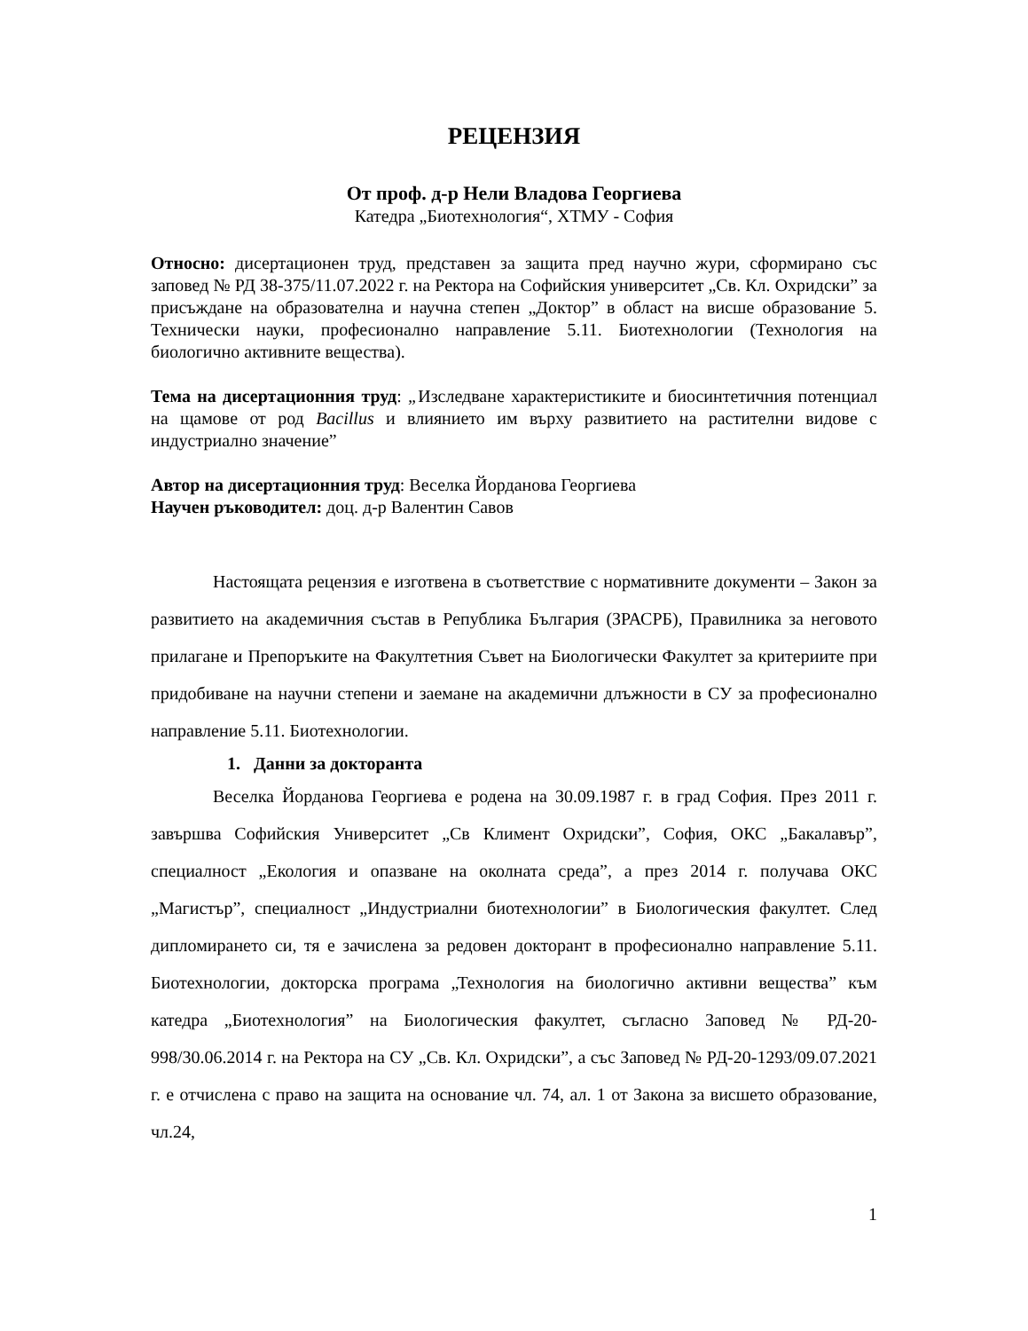РЕЦЕНЗИЯ
От проф. д-р Нели Владова Георгиева
Катедра „Биотехнология“, ХТМУ - София
Относно: дисертационен труд, представен за защита пред научно жури, сформирано със заповед № РД 38-375/11.07.2022 г. на Ректора на Софийския университет „Св. Кл. Охридски” за присъждане на образователна и научна степен „Доктор” в област на висше образование 5. Технически науки, професионално направление 5.11. Биотехнологии (Технология на биологично активните вещества).
Тема на дисертационния труд: „Изследване характеристиките и биосинтетичния потенциал на щамове от род Bacillus и влиянието им върху развитието на растителни видове с индустриално значение”
Автор на дисертационния труд: Веселка Йорданова Георгиева
Научен ръководител: доц. д-р Валентин Савов
Настоящата рецензия е изготвена в съответствие с нормативните документи – Закон за развитието на академичния състав в Република България (ЗРАСРБ), Правилника за неговото прилагане и Препоръките на Факултетния Съвет на Биологически Факултет за критериите при придобиване на научни степени и заемане на академични длъжности в СУ за професионално направление 5.11. Биотехнологии.
1. Данни за докторанта
Веселка Йорданова Георгиева е родена на 30.09.1987 г. в град София. През 2011 г. завършва Софийския Университет „Св Климент Охридски”, София, ОКС „Бакалавър”, специалност „Екология и опазване на околната среда”, а през 2014 г. получава ОКС „Магистър”, специалност „Индустриални биотехнологии” в Биологическия факултет. След дипломирането си, тя е зачислена за редовен докторант в професионално направление 5.11. Биотехнологии, докторска програма „Технология на биологично активни вещества” към катедра „Биотехнология” на Биологическия факултет, съгласно Заповед № РД-20-998/30.06.2014 г. на Ректора на СУ „Св. Кл. Охридски”, а със Заповед № РД-20-1293/09.07.2021 г. е отчислена с право на защита на основание чл. 74, ал. 1 от Закона за висшето образование, чл.24,
1